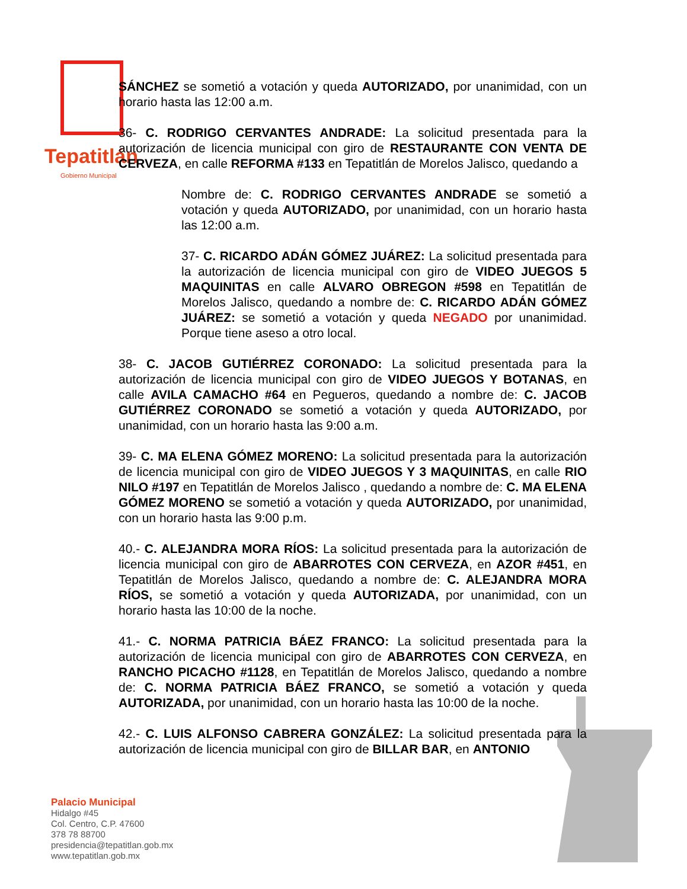Tepatitlán
Gobierno Municipal
SÁNCHEZ se sometió a votación y queda AUTORIZADO, por unanimidad, con un horario hasta las 12:00 a.m.
36- C. RODRIGO CERVANTES ANDRADE: La solicitud presentada para la autorización de licencia municipal con giro de RESTAURANTE CON VENTA DE CERVEZA, en calle REFORMA #133 en Tepatitlán de Morelos Jalisco, quedando a
Nombre de: C. RODRIGO CERVANTES ANDRADE se sometió a votación y queda AUTORIZADO, por unanimidad, con un horario hasta las 12:00 a.m.
37- C. RICARDO ADÁN GÓMEZ JUÁREZ: La solicitud presentada para la autorización de licencia municipal con giro de VIDEO JUEGOS 5 MAQUINITAS en calle ALVARO OBREGON #598 en Tepatitlán de Morelos Jalisco, quedando a nombre de: C. RICARDO ADÁN GÓMEZ JUÁREZ: se sometió a votación y queda NEGADO por unanimidad. Porque tiene aseso a otro local.
38- C. JACOB GUTIÉRREZ CORONADO: La solicitud presentada para la autorización de licencia municipal con giro de VIDEO JUEGOS Y BOTANAS, en calle AVILA CAMACHO #64 en Pegueros, quedando a nombre de: C. JACOB GUTIÉRREZ CORONADO se sometió a votación y queda AUTORIZADO, por unanimidad, con un horario hasta las 9:00 a.m.
39- C. MA ELENA GÓMEZ MORENO: La solicitud presentada para la autorización de licencia municipal con giro de VIDEO JUEGOS Y 3 MAQUINITAS, en calle RIO NILO #197 en Tepatitlán de Morelos Jalisco , quedando a nombre de: C. MA ELENA GÓMEZ MORENO se sometió a votación y queda AUTORIZADO, por unanimidad, con un horario hasta las 9:00 p.m.
40.- C. ALEJANDRA MORA RÍOS: La solicitud presentada para la autorización de licencia municipal con giro de ABARROTES CON CERVEZA, en AZOR #451, en Tepatitlán de Morelos Jalisco, quedando a nombre de: C. ALEJANDRA MORA RÍOS, se sometió a votación y queda AUTORIZADA, por unanimidad, con un horario hasta las 10:00 de la noche.
41.- C. NORMA PATRICIA BÁEZ FRANCO: La solicitud presentada para la autorización de licencia municipal con giro de ABARROTES CON CERVEZA, en RANCHO PICACHO #1128, en Tepatitlán de Morelos Jalisco, quedando a nombre de: C. NORMA PATRICIA BÁEZ FRANCO, se sometió a votación y queda AUTORIZADA, por unanimidad, con un horario hasta las 10:00 de la noche.
42.- C. LUIS ALFONSO CABRERA GONZÁLEZ: La solicitud presentada para la autorización de licencia municipal con giro de BILLAR BAR, en ANTONIO
Palacio Municipal
Hidalgo #45
Col. Centro, C.P. 47600
378 78 88700
presidencia@tepatitlan.gob.mx
www.tepatitlan.gob.mx